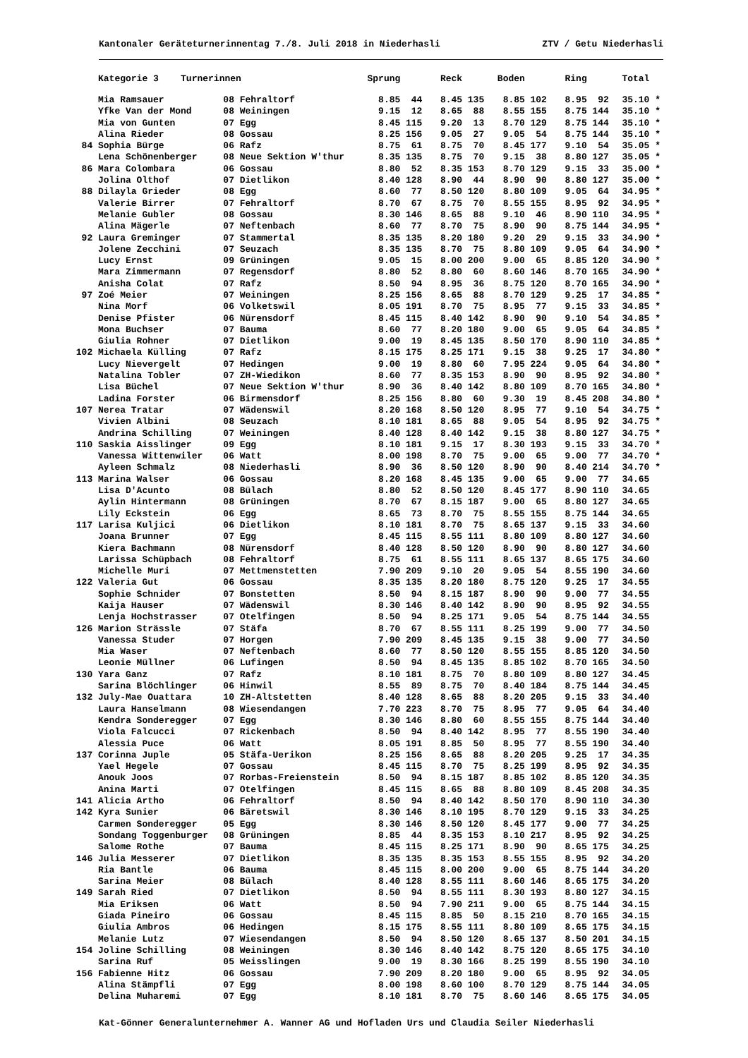Kantonaler Geräteturnerinnentag 7./8. Juli 2018 in Niederhasli ZTV / Getu Niederhasli
| | Kategorie 3 Turnerinnen | | Sprung | | Reck | | Boden | | Ring | | Total | |
| --- | --- | --- | --- | --- | --- | --- | --- | --- | --- | --- | --- | --- |
| | Mia Ramsauer | 08 Fehraltorf | 8.85 | 44 | 8.45 | 135 | 8.85 | 102 | 8.95 | 92 | 35.10 | * |
| | Yfke Van der Mond | 08 Weiningen | 9.15 | 12 | 8.65 | 88 | 8.55 | 155 | 8.75 | 144 | 35.10 | * |
| | Mia von Gunten | 07 Egg | 8.45 | 115 | 9.20 | 13 | 8.70 | 129 | 8.75 | 144 | 35.10 | * |
| | Alina Rieder | 08 Gossau | 8.25 | 156 | 9.05 | 27 | 9.05 | 54 | 8.75 | 144 | 35.10 | * |
| 84 | Sophia Bürge | 06 Rafz | 8.75 | 61 | 8.75 | 70 | 8.45 | 177 | 9.10 | 54 | 35.05 | * |
| | Lena Schönenberger | 08 Neue Sektion W'thur | 8.35 | 135 | 8.75 | 70 | 9.15 | 38 | 8.80 | 127 | 35.05 | * |
| 86 | Mara Colombara | 06 Gossau | 8.80 | 52 | 8.35 | 153 | 8.70 | 129 | 9.15 | 33 | 35.00 | * |
| | Jolina Olthof | 07 Dietlikon | 8.40 | 128 | 8.90 | 44 | 8.90 | 90 | 8.80 | 127 | 35.00 | * |
| 88 | Dilayla Grieder | 08 Egg | 8.60 | 77 | 8.50 | 120 | 8.80 | 109 | 9.05 | 64 | 34.95 | * |
| | Valerie Birrer | 07 Fehraltorf | 8.70 | 67 | 8.75 | 70 | 8.55 | 155 | 8.95 | 92 | 34.95 | * |
| | Melanie Gubler | 08 Gossau | 8.30 | 146 | 8.65 | 88 | 9.10 | 46 | 8.90 | 110 | 34.95 | * |
| | Alina Mägerle | 07 Neftenbach | 8.60 | 77 | 8.70 | 75 | 8.90 | 90 | 8.75 | 144 | 34.95 | * |
| 92 | Laura Greminger | 07 Stammertal | 8.35 | 135 | 8.20 | 180 | 9.20 | 29 | 9.15 | 33 | 34.90 | * |
| | Jolene Zecchini | 07 Seuzach | 8.35 | 135 | 8.70 | 75 | 8.80 | 109 | 9.05 | 64 | 34.90 | * |
| | Lucy Ernst | 09 Grüningen | 9.05 | 15 | 8.00 | 200 | 9.00 | 65 | 8.85 | 120 | 34.90 | * |
| | Mara Zimmermann | 07 Regensdorf | 8.80 | 52 | 8.80 | 60 | 8.60 | 146 | 8.70 | 165 | 34.90 | * |
| | Anisha Colat | 07 Rafz | 8.50 | 94 | 8.95 | 36 | 8.75 | 120 | 8.70 | 165 | 34.90 | * |
| 97 | Zoé Meier | 07 Weiningen | 8.25 | 156 | 8.65 | 88 | 8.70 | 129 | 9.25 | 17 | 34.85 | * |
| | Nina Morf | 06 Volketswil | 8.05 | 191 | 8.70 | 75 | 8.95 | 77 | 9.15 | 33 | 34.85 | * |
| | Denise Pfister | 06 Nürensdorf | 8.45 | 115 | 8.40 | 142 | 8.90 | 90 | 9.10 | 54 | 34.85 | * |
| | Mona Buchser | 07 Bauma | 8.60 | 77 | 8.20 | 180 | 9.00 | 65 | 9.05 | 64 | 34.85 | * |
| | Giulia Rohner | 07 Dietlikon | 9.00 | 19 | 8.45 | 135 | 8.50 | 170 | 8.90 | 110 | 34.85 | * |
| 102 | Michaela Külling | 07 Rafz | 8.15 | 175 | 8.25 | 171 | 9.15 | 38 | 9.25 | 17 | 34.80 | * |
| | Lucy Nievergelt | 07 Hedingen | 9.00 | 19 | 8.80 | 60 | 7.95 | 224 | 9.05 | 64 | 34.80 | * |
| | Natalina Tobler | 07 ZH-Wiedikon | 8.60 | 77 | 8.35 | 153 | 8.90 | 90 | 8.95 | 92 | 34.80 | * |
| | Lisa Büchel | 07 Neue Sektion W'thur | 8.90 | 36 | 8.40 | 142 | 8.80 | 109 | 8.70 | 165 | 34.80 | * |
| | Ladina Forster | 06 Birmensdorf | 8.25 | 156 | 8.80 | 60 | 9.30 | 19 | 8.45 | 208 | 34.80 | * |
| 107 | Nerea Tratar | 07 Wädenswil | 8.20 | 168 | 8.50 | 120 | 8.95 | 77 | 9.10 | 54 | 34.75 | * |
| | Vivien Albini | 08 Seuzach | 8.10 | 181 | 8.65 | 88 | 9.05 | 54 | 8.95 | 92 | 34.75 | * |
| | Andrina Schilling | 07 Weiningen | 8.40 | 128 | 8.40 | 142 | 9.15 | 38 | 8.80 | 127 | 34.75 | * |
| 110 | Saskia Aisslinger | 09 Egg | 8.10 | 181 | 9.15 | 17 | 8.30 | 193 | 9.15 | 33 | 34.70 | * |
| | Vanessa Wittenwiler | 06 Watt | 8.00 | 198 | 8.70 | 75 | 9.00 | 65 | 9.00 | 77 | 34.70 | * |
| | Ayleen Schmalz | 08 Niederhasli | 8.90 | 36 | 8.50 | 120 | 8.90 | 90 | 8.40 | 214 | 34.70 | * |
| 113 | Marina Walser | 06 Gossau | 8.20 | 168 | 8.45 | 135 | 9.00 | 65 | 9.00 | 77 | 34.65 | |
| | Lisa D'Acunto | 08 Bülach | 8.80 | 52 | 8.50 | 120 | 8.45 | 177 | 8.90 | 110 | 34.65 | |
| | Aylin Hintermann | 08 Grüningen | 8.70 | 67 | 8.15 | 187 | 9.00 | 65 | 8.80 | 127 | 34.65 | |
| | Lily Eckstein | 06 Egg | 8.65 | 73 | 8.70 | 75 | 8.55 | 155 | 8.75 | 144 | 34.65 | |
| 117 | Larisa Kuljici | 06 Dietlikon | 8.10 | 181 | 8.70 | 75 | 8.65 | 137 | 9.15 | 33 | 34.60 | |
| | Joana Brunner | 07 Egg | 8.45 | 115 | 8.55 | 111 | 8.80 | 109 | 8.80 | 127 | 34.60 | |
| | Kiera Bachmann | 08 Nürensdorf | 8.40 | 128 | 8.50 | 120 | 8.90 | 90 | 8.80 | 127 | 34.60 | |
| | Larissa Schüpbach | 08 Fehraltorf | 8.75 | 61 | 8.55 | 111 | 8.65 | 137 | 8.65 | 175 | 34.60 | |
| | Michelle Muri | 07 Mettmenstetten | 7.90 | 209 | 9.10 | 20 | 9.05 | 54 | 8.55 | 190 | 34.60 | |
| 122 | Valeria Gut | 06 Gossau | 8.35 | 135 | 8.20 | 180 | 8.75 | 120 | 9.25 | 17 | 34.55 | |
| | Sophie Schnider | 07 Bonstetten | 8.50 | 94 | 8.15 | 187 | 8.90 | 90 | 9.00 | 77 | 34.55 | |
| | Kaija Hauser | 07 Wädenswil | 8.30 | 146 | 8.40 | 142 | 8.90 | 90 | 8.95 | 92 | 34.55 | |
| | Lenja Hochstrasser | 07 Otelfingen | 8.50 | 94 | 8.25 | 171 | 9.05 | 54 | 8.75 | 144 | 34.55 | |
| 126 | Marion Strässle | 07 Stäfa | 8.70 | 67 | 8.55 | 111 | 8.25 | 199 | 9.00 | 77 | 34.50 | |
| | Vanessa Studer | 07 Horgen | 7.90 | 209 | 8.45 | 135 | 9.15 | 38 | 9.00 | 77 | 34.50 | |
| | Mia Waser | 07 Neftenbach | 8.60 | 77 | 8.50 | 120 | 8.55 | 155 | 8.85 | 120 | 34.50 | |
| | Leonie Müllner | 06 Lufingen | 8.50 | 94 | 8.45 | 135 | 8.85 | 102 | 8.70 | 165 | 34.50 | |
| 130 | Yara Ganz | 07 Rafz | 8.10 | 181 | 8.75 | 70 | 8.80 | 109 | 8.80 | 127 | 34.45 | |
| | Sarina Blöchlinger | 06 Hinwil | 8.55 | 89 | 8.75 | 70 | 8.40 | 184 | 8.75 | 144 | 34.45 | |
| 132 | July-Mae Ouattara | 10 ZH-Altstetten | 8.40 | 128 | 8.65 | 88 | 8.20 | 205 | 9.15 | 33 | 34.40 | |
| | Laura Hanselmann | 08 Wiesendangen | 7.70 | 223 | 8.70 | 75 | 8.95 | 77 | 9.05 | 64 | 34.40 | |
| | Kendra Sonderegger | 07 Egg | 8.30 | 146 | 8.80 | 60 | 8.55 | 155 | 8.75 | 144 | 34.40 | |
| | Viola Falcucci | 07 Rickenbach | 8.50 | 94 | 8.40 | 142 | 8.95 | 77 | 8.55 | 190 | 34.40 | |
| | Alessia Puce | 06 Watt | 8.05 | 191 | 8.85 | 50 | 8.95 | 77 | 8.55 | 190 | 34.40 | |
| 137 | Corinna Juple | 05 Stäfa-Uerikon | 8.25 | 156 | 8.65 | 88 | 8.20 | 205 | 9.25 | 17 | 34.35 | |
| | Yael Hegele | 07 Gossau | 8.45 | 115 | 8.70 | 75 | 8.25 | 199 | 8.95 | 92 | 34.35 | |
| | Anouk Joos | 07 Rorbas-Freienstein | 8.50 | 94 | 8.15 | 187 | 8.85 | 102 | 8.85 | 120 | 34.35 | |
| | Anina Marti | 07 Otelfingen | 8.45 | 115 | 8.65 | 88 | 8.80 | 109 | 8.45 | 208 | 34.35 | |
| 141 | Alicia Artho | 06 Fehraltorf | 8.50 | 94 | 8.40 | 142 | 8.50 | 170 | 8.90 | 110 | 34.30 | |
| 142 | Kyra Sunier | 06 Bäretswil | 8.30 | 146 | 8.10 | 195 | 8.70 | 129 | 9.15 | 33 | 34.25 | |
| | Carmen Sonderegger | 05 Egg | 8.30 | 146 | 8.50 | 120 | 8.45 | 177 | 9.00 | 77 | 34.25 | |
| | Sondang Toggenburger | 08 Grüningen | 8.85 | 44 | 8.35 | 153 | 8.10 | 217 | 8.95 | 92 | 34.25 | |
| | Salome Rothe | 07 Bauma | 8.45 | 115 | 8.25 | 171 | 8.90 | 90 | 8.65 | 175 | 34.25 | |
| 146 | Julia Messerer | 07 Dietlikon | 8.35 | 135 | 8.35 | 153 | 8.55 | 155 | 8.95 | 92 | 34.20 | |
| | Ria Bantle | 06 Bauma | 8.45 | 115 | 8.00 | 200 | 9.00 | 65 | 8.75 | 144 | 34.20 | |
| | Sarina Meier | 08 Bülach | 8.40 | 128 | 8.55 | 111 | 8.60 | 146 | 8.65 | 175 | 34.20 | |
| 149 | Sarah Ried | 07 Dietlikon | 8.50 | 94 | 8.55 | 111 | 8.30 | 193 | 8.80 | 127 | 34.15 | |
| | Mia Eriksen | 06 Watt | 8.50 | 94 | 7.90 | 211 | 9.00 | 65 | 8.75 | 144 | 34.15 | |
| | Giada Pineiro | 06 Gossau | 8.45 | 115 | 8.85 | 50 | 8.15 | 210 | 8.70 | 165 | 34.15 | |
| | Giulia Ambros | 06 Hedingen | 8.15 | 175 | 8.55 | 111 | 8.80 | 109 | 8.65 | 175 | 34.15 | |
| | Melanie Lutz | 07 Wiesendangen | 8.50 | 94 | 8.50 | 120 | 8.65 | 137 | 8.50 | 201 | 34.15 | |
| 154 | Joline Schilling | 08 Weiningen | 8.30 | 146 | 8.40 | 142 | 8.75 | 120 | 8.65 | 175 | 34.10 | |
| | Sarina Ruf | 05 Weisslingen | 9.00 | 19 | 8.30 | 166 | 8.25 | 199 | 8.55 | 190 | 34.10 | |
| 156 | Fabienne Hitz | 06 Gossau | 7.90 | 209 | 8.20 | 180 | 9.00 | 65 | 8.95 | 92 | 34.05 | |
| | Alina Stämpfli | 07 Egg | 8.00 | 198 | 8.60 | 100 | 8.70 | 129 | 8.75 | 144 | 34.05 | |
| | Delina Muharemi | 07 Egg | 8.10 | 181 | 8.70 | 75 | 8.60 | 146 | 8.65 | 175 | 34.05 | |
Kat-Gönner Generalunternehmer A. Wanner AG und Hofladen Urs und Claudia Seiler Niederhasli